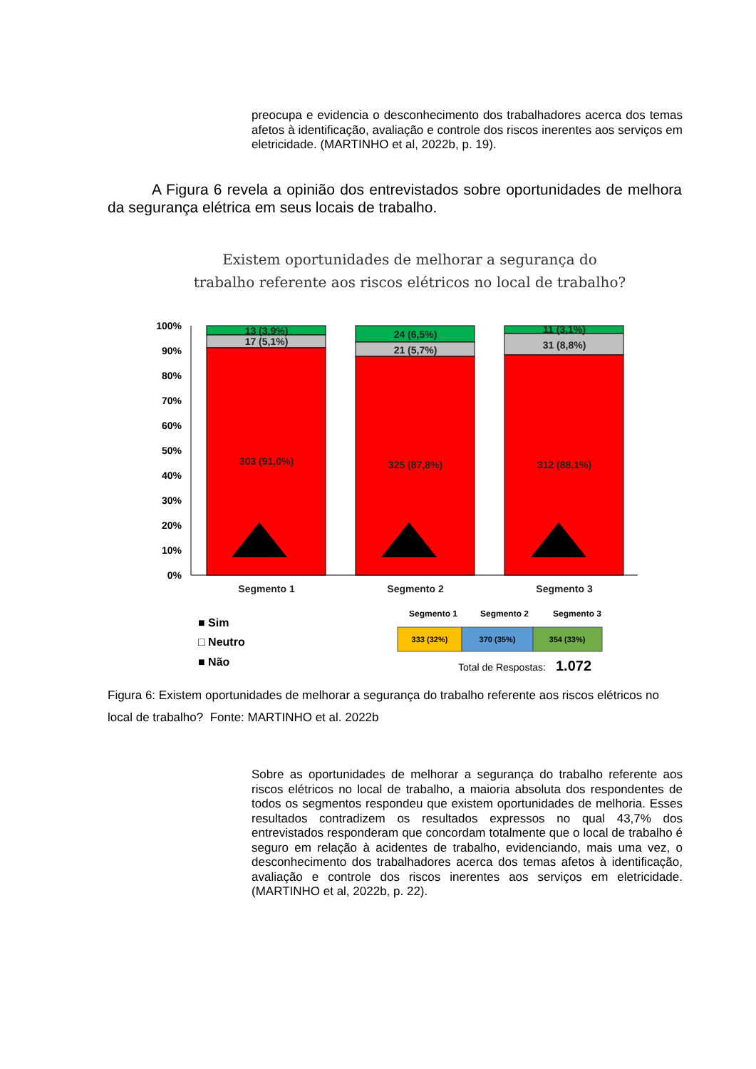preocupa e evidencia o desconhecimento dos trabalhadores acerca dos temas afetos à identificação, avaliação e controle dos riscos inerentes aos serviços em eletricidade. (MARTINHO et al, 2022b, p. 19).
A Figura 6 revela a opinião dos entrevistados sobre oportunidades de melhora da segurança elétrica em seus locais de trabalho.
Existem oportunidades de melhorar a segurança do
trabalho referente aos riscos elétricos no local de trabalho?
100%
90%
80%
70%
60%
50%
40%
30%
20%
10%
0%
13 (3,9%)
17 (5,1%)
303 (91,0%)
24 (6,5%)
21 (5,7%)
325 (87,8%)
11 (3,1%)
31 (8,8%)
312 (88,1%)
Segmento 1
Segmento 2
Segmento 3
■ Sim
□ Neutro
■ Não
Segmento 1
Segmento 2
Segmento 3
333 (32%)
370 (35%)
354 (33%)
Total de Respostas:
1.072
Figura 6: Existem oportunidades de melhorar a segurança do trabalho referente aos riscos elétricos no local de trabalho? Fonte: MARTINHO et al. 2022b
Sobre as oportunidades de melhorar a segurança do trabalho referente aos riscos elétricos no local de trabalho, a maioria absoluta dos respondentes de todos os segmentos respondeu que existem oportunidades de melhoria. Esses resultados contradizem os resultados expressos no qual 43,7% dos entrevistados responderam que concordam totalmente que o local de trabalho é seguro em relação à acidentes de trabalho, evidenciando, mais uma vez, o desconhecimento dos trabalhadores acerca dos temas afetos à identificação, avaliação e controle dos riscos inerentes aos serviços em eletricidade. (MARTINHO et al, 2022b, p. 22).